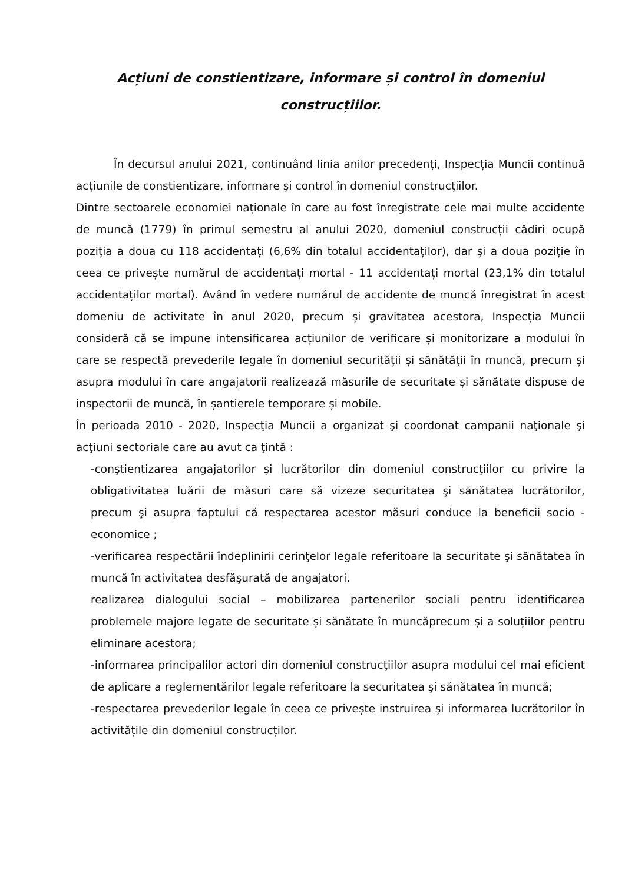Acțiuni de constientizare, informare și control în domeniul construcțiilor.
În decursul anului 2021, continuând linia anilor precedenți, Inspecția Muncii continuă acțiunile de constientizare, informare și control în domeniul construcțiilor.
Dintre sectoarele economiei naționale în care au fost înregistrate cele mai multe accidente de muncă (1779) în primul semestru al anului 2020, domeniul construcții cădiri ocupă poziția a doua cu 118 accidentați (6,6% din totalul accidentaților), dar și a doua poziție în ceea ce privește numărul de accidentați mortal - 11 accidentați mortal (23,1% din totalul accidentaților mortal). Având în vedere numărul de accidente de muncă înregistrat în acest domeniu de activitate în anul 2020, precum și gravitatea acestora, Inspecția Muncii consideră că se impune intensificarea acțiunilor de verificare și monitorizare a modului în care se respectă prevederile legale în domeniul securității și sănătății în muncă, precum și asupra modului în care angajatorii realizează măsurile de securitate și sănătate dispuse de inspectorii de muncă, în șantierele temporare și mobile.
În perioada 2010 - 2020, Inspecţia Muncii a organizat şi coordonat campanii naţionale şi acţiuni sectoriale care au avut ca ţintă :
-conştientizarea angajatorilor şi lucrătorilor din domeniul construcţiilor cu privire la obligativitatea luării de măsuri care să vizeze securitatea şi sănătatea lucrătorilor, precum şi asupra faptului că respectarea acestor măsuri conduce la beneficii socio - economice ;
-verificarea respectării îndeplinirii cerinţelor legale referitoare la securitate şi sănătatea în muncă în activitatea desfăşurată de angajatori.
realizarea dialogului social – mobilizarea partenerilor sociali pentru identificarea problemele majore legate de securitate și sănătate în muncăprecum și a soluțiilor pentru eliminare acestora;
-informarea principalilor actori din domeniul construcţiilor asupra modului cel mai eficient de aplicare a reglementărilor legale referitoare la securitatea şi sănătatea în muncă;
-respectarea prevederilor legale în ceea ce privește instruirea și informarea lucrătorilor în activitățile din domeniul construcților.